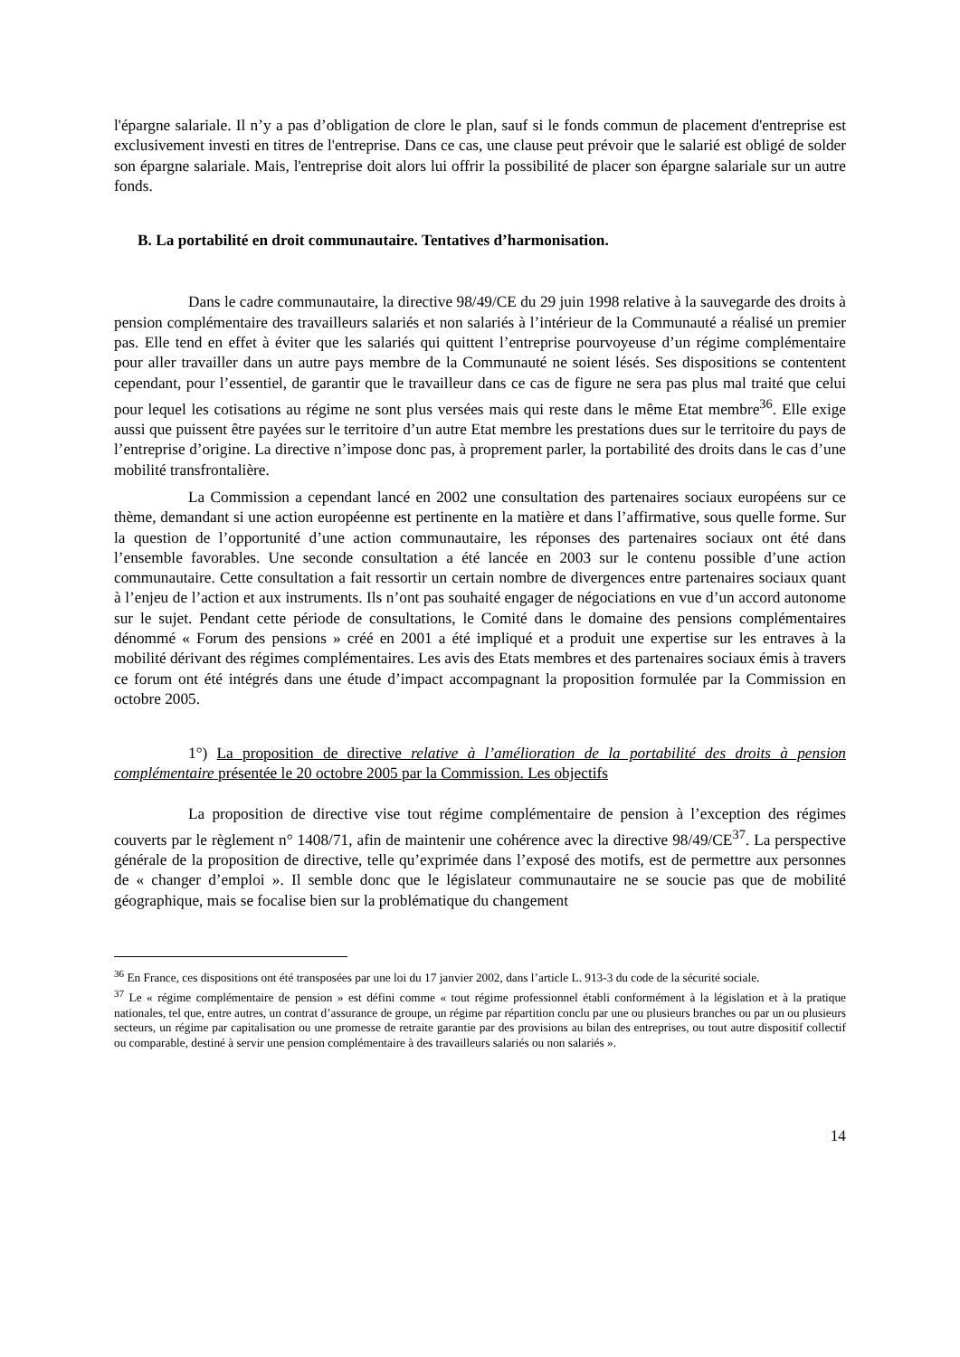l'épargne salariale. Il n’y a pas d’obligation de clore le plan, sauf si le fonds commun de placement d'entreprise est exclusivement investi en titres de l'entreprise. Dans ce cas, une clause peut prévoir que le salarié est obligé de solder son épargne salariale. Mais, l'entreprise doit alors lui offrir la possibilité de placer son épargne salariale sur un autre fonds.
B. La portabilité en droit communautaire. Tentatives d’harmonisation.
Dans le cadre communautaire, la directive 98/49/CE du 29 juin 1998 relative à la sauvegarde des droits à pension complémentaire des travailleurs salariés et non salariés à l’intérieur de la Communauté a réalisé un premier pas. Elle tend en effet à éviter que les salariés qui quittent l’entreprise pourvoyeuse d’un régime complémentaire pour aller travailler dans un autre pays membre de la Communauté ne soient lésés. Ses dispositions se contentent cependant, pour l’essentiel, de garantir que le travailleur dans ce cas de figure ne sera pas plus mal traité que celui pour lequel les cotisations au régime ne sont plus versées mais qui reste dans le même Etat membre<sup>36</sup>. Elle exige aussi que puissent être payées sur le territoire d’un autre Etat membre les prestations dues sur le territoire du pays de l’entreprise d’origine. La directive n’impose donc pas, à proprement parler, la portabilité des droits dans le cas d’une mobilité transfrontalière.
La Commission a cependant lancé en 2002 une consultation des partenaires sociaux européens sur ce thème, demandant si une action européenne est pertinente en la matière et dans l’affirmative, sous quelle forme. Sur la question de l’opportunité d’une action communautaire, les réponses des partenaires sociaux ont été dans l’ensemble favorables. Une seconde consultation a été lancée en 2003 sur le contenu possible d’une action communautaire. Cette consultation a fait ressortir un certain nombre de divergences entre partenaires sociaux quant à l’enjeu de l’action et aux instruments. Ils n’ont pas souhaité engager de négociations en vue d’un accord autonome sur le sujet. Pendant cette période de consultations, le Comité dans le domaine des pensions complémentaires dénommé « Forum des pensions » créé en 2001 a été impliqué et a produit une expertise sur les entraves à la mobilité dérivant des régimes complémentaires. Les avis des Etats membres et des partenaires sociaux émis à travers ce forum ont été intégrés dans une étude d’impact accompagnant la proposition formulée par la Commission en octobre 2005.
1°) La proposition de directive relative à l’amélioration de la portabilité des droits à pension complémentaire présentée le 20 octobre 2005 par la Commission. Les objectifs
La proposition de directive vise tout régime complémentaire de pension à l’exception des régimes couverts par le règlement n° 1408/71, afin de maintenir une cohérence avec la directive 98/49/CE<sup>37</sup>. La perspective générale de la proposition de directive, telle qu’exprimée dans l’exposé des motifs, est de permettre aux personnes de « changer d’emploi ». Il semble donc que le législateur communautaire ne se soucie pas que de mobilité géographique, mais se focalise bien sur la problématique du changement
<sup>36</sup> En France, ces dispositions ont été transposées par une loi du 17 janvier 2002, dans l’article L. 913-3 du code de la sécurité sociale.
<sup>37</sup> Le « régime complémentaire de pension » est défini comme « tout régime professionnel établi conformément à la législation et à la pratique nationales, tel que, entre autres, un contrat d’assurance de groupe, un régime par répartition conclu par une ou plusieurs branches ou par un ou plusieurs secteurs, un régime par capitalisation ou une promesse de retraite garantie par des provisions au bilan des entreprises, ou tout autre dispositif collectif ou comparable, destiné à servir une pension complémentaire à des travailleurs salariés ou non salariés ».
14